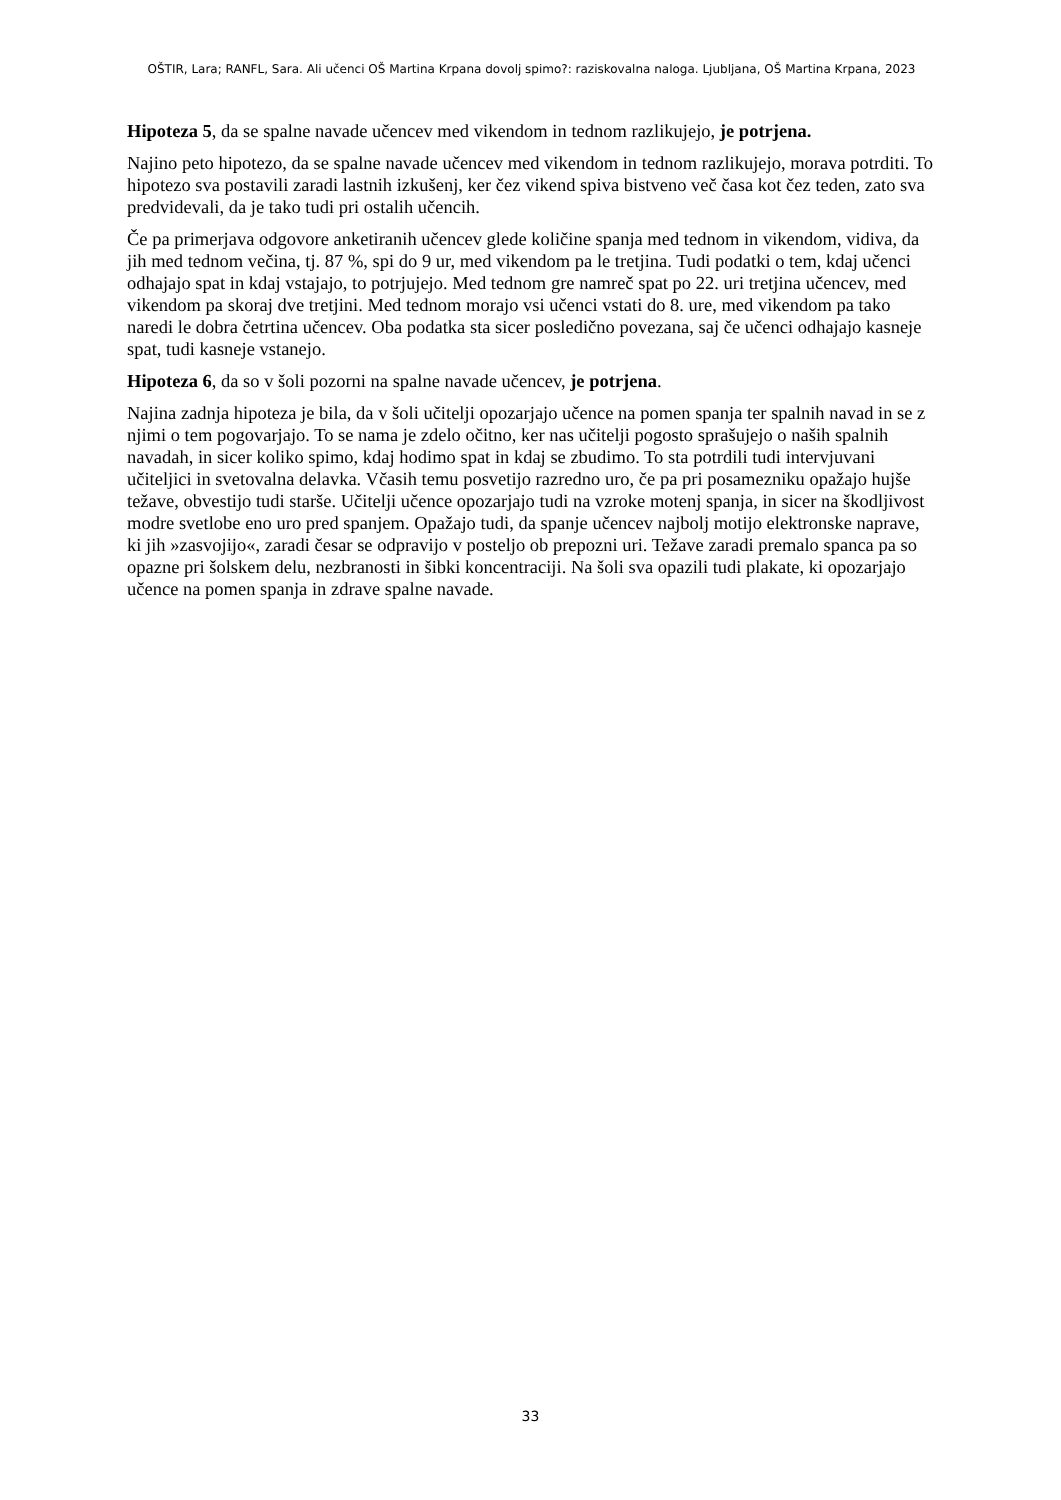OŠTIR, Lara; RANFL, Sara. Ali učenci OŠ Martina Krpana dovolj spimo?: raziskovalna naloga. Ljubljana, OŠ Martina Krpana, 2023
Hipoteza 5, da se spalne navade učencev med vikendom in tednom razlikujejo, je potrjena.
Najino peto hipotezo, da se spalne navade učencev med vikendom in tednom razlikujejo, morava potrditi. To hipotezo sva postavili zaradi lastnih izkušenj, ker čez vikend spiva bistveno več časa kot čez teden, zato sva predvidevali, da je tako tudi pri ostalih učencih.
Če pa primerjava odgovore anketiranih učencev glede količine spanja med tednom in vikendom, vidiva, da jih med tednom večina, tj. 87 %, spi do 9 ur, med vikendom pa le tretjina. Tudi podatki o tem, kdaj učenci odhajajo spat in kdaj vstajajo, to potrjujejo. Med tednom gre namreč spat po 22. uri tretjina učencev, med vikendom pa skoraj dve tretjini. Med tednom morajo vsi učenci vstati do 8. ure, med vikendom pa tako naredi le dobra četrtina učencev. Oba podatka sta sicer posledično povezana, saj če učenci odhajajo kasneje spat, tudi kasneje vstanejo.
Hipoteza 6, da so v šoli pozorni na spalne navade učencev, je potrjena.
Najina zadnja hipoteza je bila, da v šoli učitelji opozarjajo učence na pomen spanja ter spalnih navad in se z njimi o tem pogovarjajo. To se nama je zdelo očitno, ker nas učitelji pogosto sprašujejo o naših spalnih navadah, in sicer koliko spimo, kdaj hodimo spat in kdaj se zbudimo. To sta potrdili tudi intervjuvani učiteljici in svetovalna delavka. Včasih temu posvetijo razredno uro, če pa pri posamezniku opažajo hujše težave, obvestijo tudi starše. Učitelji učence opozarjajo tudi na vzroke motenj spanja, in sicer na škodljivost modre svetlobe eno uro pred spanjem. Opažajo tudi, da spanje učencev najbolj motijo elektronske naprave, ki jih »zasvojijo«, zaradi česar se odpravijo v posteljo ob prepozni uri. Težave zaradi premalo spanca pa so opazne pri šolskem delu, nezbranosti in šibki koncentraciji. Na šoli sva opazili tudi plakate, ki opozarjajo učence na pomen spanja in zdrave spalne navade.
33